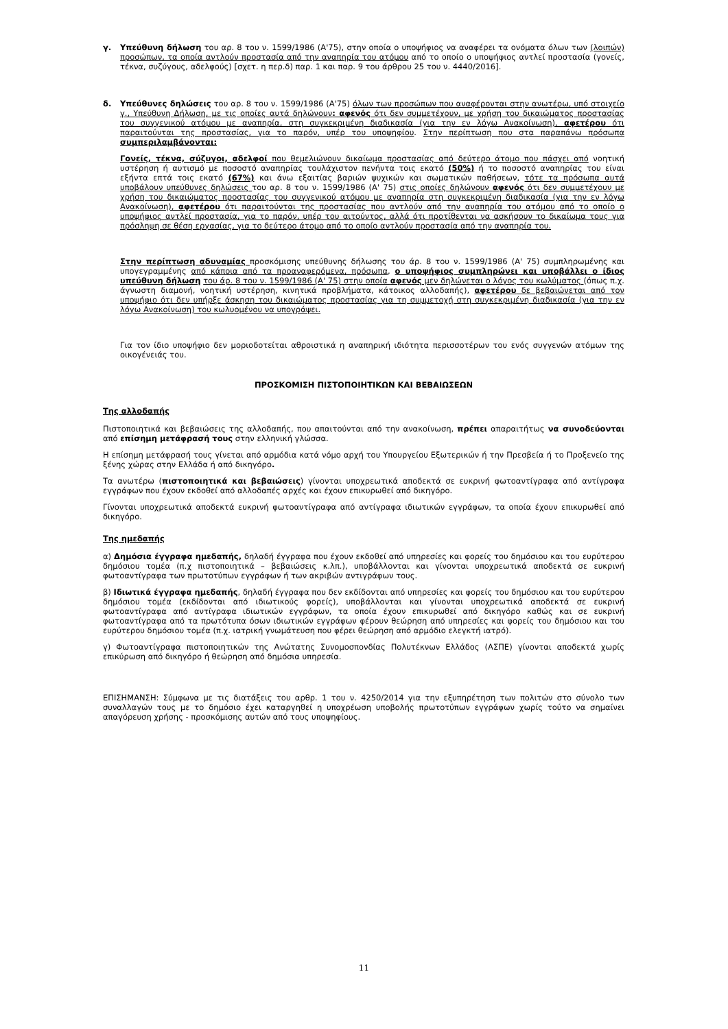γ. Υπεύθυνη δήλωση του αρ. 8 του ν. 1599/1986 (Α'75), στην οποία ο υποψήφιος να αναφέρει τα ονόματα όλων των (λοιπών) προσώπων, τα οποία αντλούν προστασία από την αναπηρία του ατόμου από το οποίο ο υποψήφιος αντλεί προστασία (γονείς, τέκνα, συζύγους, αδελφούς) [σχετ. η περ.δ) παρ. 1 και παρ. 9 του άρθρου 25 του ν. 4440/2016].
δ. Υπεύθυνες δηλώσεις του αρ. 8 του ν. 1599/1986 (Α'75) όλων των προσώπων που αναφέρονται στην ανωτέρω, υπό στοιχείο γ., Υπεύθυνη Δήλωση, με τις οποίες αυτά δηλώνουν: αφενός ότι δεν συμμετέχουν, με χρήση του δικαιώματος προστασίας του συγγενικού ατόμου με αναπηρία, στη συγκεκριμένη διαδικασία (για την εν λόγω Ανακοίνωση), αφετέρου ότι παραιτούνται της προστασίας, για το παρόν, υπέρ του υποψηφίου. Στην περίπτωση που στα παραπάνω πρόσωπα συμπεριλαμβάνονται:
Γονείς, τέκνα, σύζυγοι, αδελφοί που θεμελιώνουν δικαίωμα προστασίας από δεύτερο άτομο που πάσχει από νοητική υστέρηση ή αυτισμό με ποσοστό αναπηρίας τουλάχιστον πενήντα τοις εκατό (50%) ή το ποσοστό αναπηρίας του είναι εξήντα επτά τοις εκατό (67%) και άνω εξαιτίας βαριών ψυχικών και σωματικών παθήσεων, τότε τα πρόσωπα αυτά υποβάλουν υπεύθυνες δηλώσεις του αρ. 8 του ν. 1599/1986 (Α' 75) στις οποίες δηλώνουν αφενός ότι δεν συμμετέχουν με χρήση του δικαιώματος προστασίας του συγγενικού ατόμου με αναπηρία στη συγκεκριμένη διαδικασία (για την εν λόγω Ανακοίνωση), αφετέρου ότι παραιτούνται της προστασίας που αντλούν από την αναπηρία του ατόμου από το οποίο ο υποψήφιος αντλεί προστασία, για το παρόν, υπέρ του αιτούντος, αλλά ότι προτίθενται να ασκήσουν το δικαίωμα τους για πρόσληψη σε θέση εργασίας, για το δεύτερο άτομο από το οποίο αντλούν προστασία από την αναπηρία του.
Στην περίπτωση αδυναμίας προσκόμισης υπεύθυνης δήλωσης του άρ. 8 του ν. 1599/1986 (Α' 75) συμπληρωμένης και υπογεγραμμένης από κάποια από τα προαναφερόμενα, πρόσωπα, ο υποψήφιος συμπληρώνει και υποβάλλει ο ίδιος υπεύθυνη δήλωση του άρ. 8 του ν. 1599/1986 (Α' 75) στην οποία αφενός μεν δηλώνεται ο λόγος του κωλύματος (όπως π.χ. άγνωστη διαμονή, νοητική υστέρηση, κινητικά προβλήματα, κάτοικος αλλοδαπής), αφετέρου δε βεβαιώνεται από τον υποψήφιο ότι δεν υπήρξε άσκηση του δικαιώματος προστασίας για τη συμμετοχή στη συγκεκριμένη διαδικασία (για την εν λόγω Ανακοίνωση) του κωλυομένου να υπογράψει.
Για τον ίδιο υποψήφιο δεν μοριοδοτείται αθροιστικά η αναπηρική ιδιότητα περισσοτέρων του ενός συγγενών ατόμων της οικογένειάς του.
ΠΡΟΣΚΟΜΙΣΗ ΠΙΣΤΟΠΟΙΗΤΙΚΩΝ ΚΑΙ ΒΕΒΑΙΩΣΕΩΝ
Της αλλοδαπής
Πιστοποιητικά και βεβαιώσεις της αλλοδαπής, που απαιτούνται από την ανακοίνωση, πρέπει απαραιτήτως να συνοδεύονται από επίσημη μετάφρασή τους στην ελληνική γλώσσα.
Η επίσημη μετάφρασή τους γίνεται από αρμόδια κατά νόμο αρχή του Υπουργείου Εξωτερικών ή την Πρεσβεία ή το Προξενείο της ξένης χώρας στην Ελλάδα ή από δικηγόρο.
Τα ανωτέρω (πιστοποιητικά και βεβαιώσεις) γίνονται υποχρεωτικά αποδεκτά σε ευκρινή φωτοαντίγραφα από αντίγραφα εγγράφων που έχουν εκδοθεί από αλλοδαπές αρχές και έχουν επικυρωθεί από δικηγόρο.
Γίνονται υποχρεωτικά αποδεκτά ευκρινή φωτοαντίγραφα από αντίγραφα ιδιωτικών εγγράφων, τα οποία έχουν επικυρωθεί από δικηγόρο.
Της ημεδαπής
α) Δημόσια έγγραφα ημεδαπής, δηλαδή έγγραφα που έχουν εκδοθεί από υπηρεσίες και φορείς του δημόσιου και του ευρύτερου δημόσιου τομέα (π.χ πιστοποιητικά – βεβαιώσεις κ.λπ.), υποβάλλονται και γίνονται υποχρεωτικά αποδεκτά σε ευκρινή φωτοαντίγραφα των πρωτοτύπων εγγράφων ή των ακριβών αντιγράφων τους.
β) Ιδιωτικά έγγραφα ημεδαπής, δηλαδή έγγραφα που δεν εκδίδονται από υπηρεσίες και φορείς του δημόσιου και του ευρύτερου δημόσιου τομέα (εκδίδονται από ιδιωτικούς φορείς), υποβάλλονται και γίνονται υποχρεωτικά αποδεκτά σε ευκρινή φωτοαντίγραφα από αντίγραφα ιδιωτικών εγγράφων, τα οποία έχουν επικυρωθεί από δικηγόρο καθώς και σε ευκρινή φωτοαντίγραφα από τα πρωτότυπα όσων ιδιωτικών εγγράφων φέρουν θεώρηση από υπηρεσίες και φορείς του δημόσιου και του ευρύτερου δημόσιου τομέα (π.χ. ιατρική γνωμάτευση που φέρει θεώρηση από αρμόδιο ελεγκτή ιατρό).
γ) Φωτοαντίγραφα πιστοποιητικών της Ανώτατης Συνομοσπονδίας Πολυτέκνων Ελλάδος (ΑΣΠΕ) γίνονται αποδεκτά χωρίς επικύρωση από δικηγόρο ή θεώρηση από δημόσια υπηρεσία.
ΕΠΙΣΗΜΑΝΣΗ: Σύμφωνα με τις διατάξεις του αρθρ. 1 του ν. 4250/2014 για την εξυπηρέτηση των πολιτών στο σύνολο των συναλλαγών τους με το δημόσιο έχει καταργηθεί η υποχρέωση υποβολής πρωτοτύπων εγγράφων χωρίς τούτο να σημαίνει απαγόρευση χρήσης - προσκόμισης αυτών από τους υποψηφίους.
11